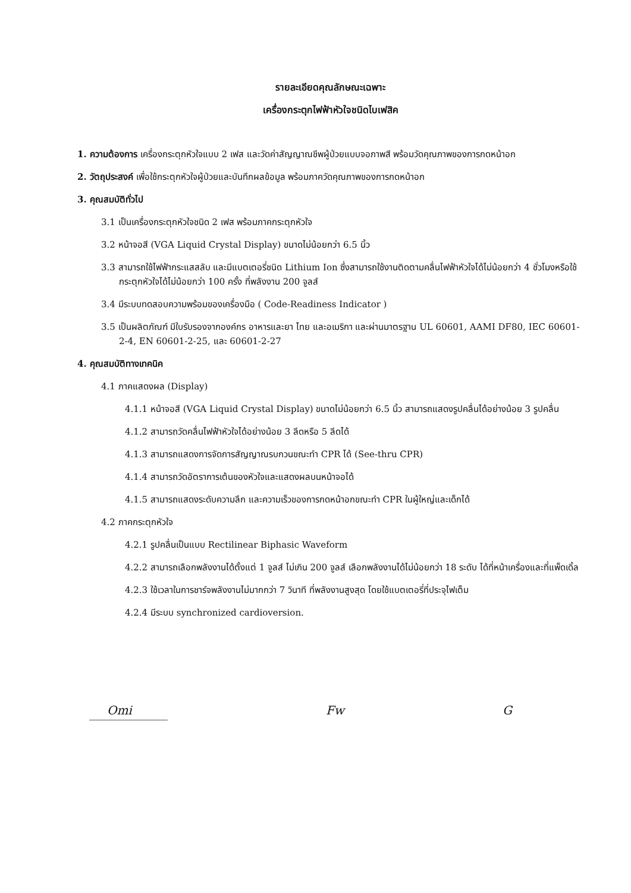รายละเอียดคุณลักษณะเฉพาะ
เครื่องกระตุกไฟฟ้าหัวใจชนิดไบเฟสิค
1. ความต้องการ เครื่องกระตุกหัวใจแบบ 2 เฟส และวัดค่าสัญญาณชีพผู้ป่วยแบบจอภาพสี พร้อมวัดคุณภาพของการกดหน้าอก
2. วัตถุประสงค์ เพื่อใช้กระตุกหัวใจผู้ป่วยและบันทึกผลข้อมูล พร้อมภาควัดคุณภาพของการกดหน้าอก
3. คุณสมบัติทั่วไป
3.1 เป็นเครื่องกระตุกหัวใจชนิด 2 เฟส พร้อมภาคกระตุกหัวใจ
3.2 หน้าจอสี (VGA Liquid Crystal Display) ขนาดไม่น้อยกว่า 6.5 นิ้ว
3.3 สามารถใช้ไฟฟ้ากระแสสลับ และมีแบตเตอรี่ชนิด Lithium Ion ซึ่งสามารถใช้งานติดตามคลื่นไฟฟ้าหัวใจได้ไม่น้อยกว่า 4 ชั่วโมงหรือใช้กระตุกหัวใจได้ไม่น้อยกว่า 100 ครั้ง ที่พลังงาน 200 จูลส์
3.4 มีระบบทดสอบความพร้อมของเครื่องมือ ( Code-Readiness Indicator )
3.5 เป็นผลิตภัณฑ์ มีใบรับรองจากองค์กร อาหารและยา ไทย และอเมริกา และผ่านมาตรฐาน UL 60601, AAMI DF80, IEC 60601-2-4, EN 60601-2-25, และ 60601-2-27
4. คุณสมบัติทางเทคนิค
4.1 ภาคแสดงผล (Display)
4.1.1 หน้าจอสี (VGA Liquid Crystal Display) ขนาดไม่น้อยกว่า 6.5 นิ้ว สามารถแสดงรูปคลื่นได้อย่างน้อย 3 รูปคลื่น
4.1.2 สามารถวัดคลื่นไฟฟ้าหัวใจได้อย่างน้อย 3 ลีดหรือ 5 ลีดได้
4.1.3 สามารถแสดงการจัดการสัญญาณรบกวนขณะทำ CPR ได้ (See-thru CPR)
4.1.4 สามารถวัดอัตราการเต้นของหัวใจและแสดงผลบนหน้าจอได้
4.1.5 สามารถแสดงระดับความลึก และความเร็วของการกดหน้าอกขณะทำ CPR ในผู้ใหญ่และเด็กได้
4.2 ภาคกระตุกหัวใจ
4.2.1 รูปคลื่นเป็นแบบ Rectilinear Biphasic Waveform
4.2.2 สามารถเลือกพลังงานได้ตั้งแต่ 1 จูลส์ ไม่เกิน 200 จูลส์ เลือกพลังงานได้ไม่น้อยกว่า 18 ระดับ ได้ที่หน้าเครื่องและที่แพ็ดเดิ้ล
4.2.3 ใช้เวลาในการชาร์จพลังงานไม่มากกว่า 7 วินาที ที่พลังงานสูงสุด โดยใช้แบตเตอรี่ที่ประจุไฟเต็ม
4.2.4 มีระบบ synchronized cardioversion.
Omi Fw G